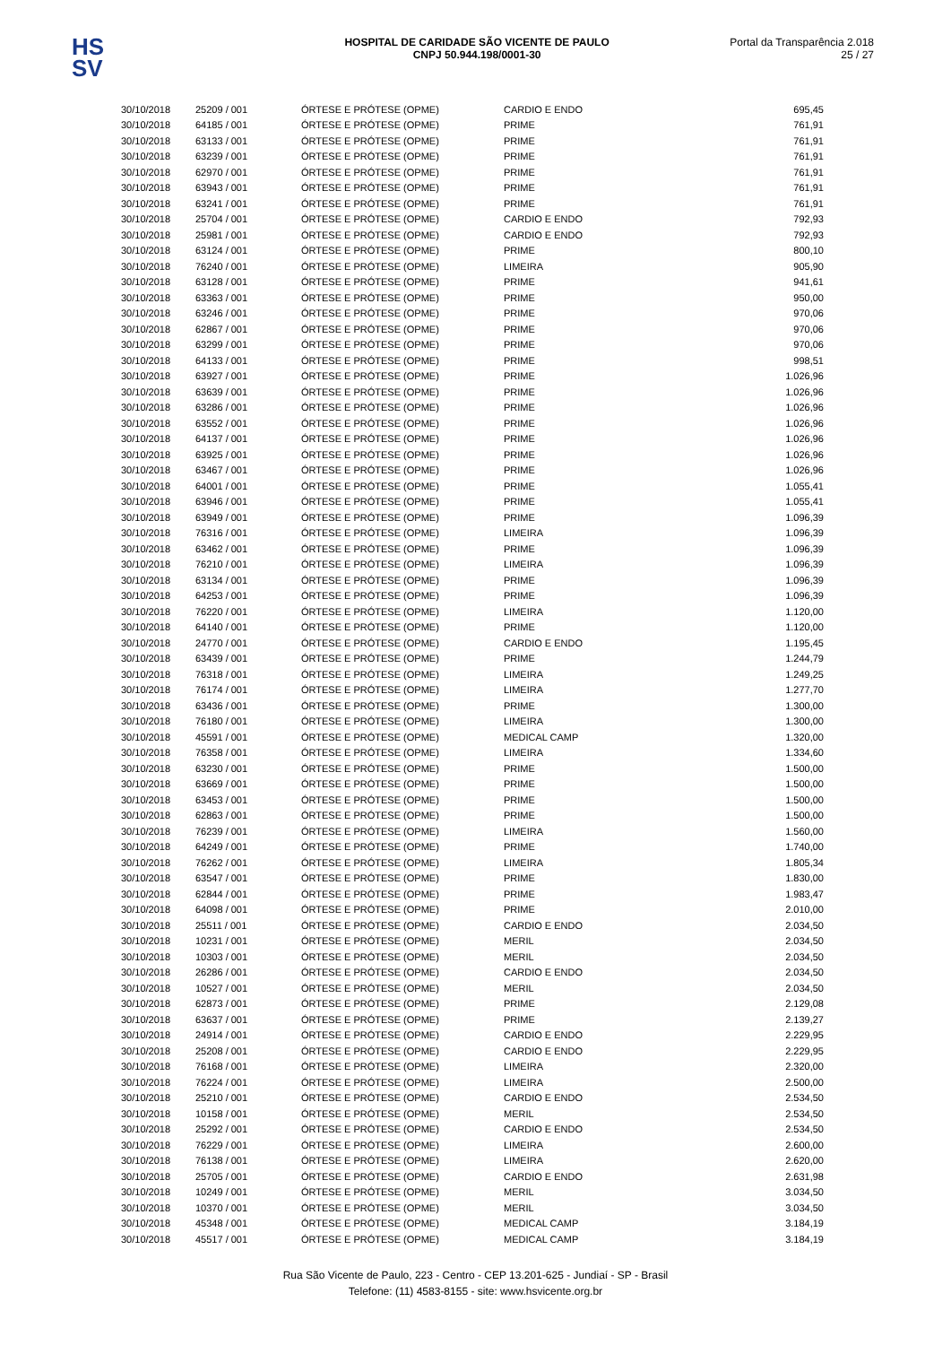HS
SV
HOSPITAL DE CARIDADE SÃO VICENTE DE PAULO
CNPJ 50.944.198/0001-30
Portal da Transparência 2.018
25 / 27
| 30/10/2018 | 25209 / 001 | ÓRTESE E PRÓTESE (OPME) | CARDIO E ENDO | 695,45 |
| 30/10/2018 | 64185 / 001 | ÓRTESE E PRÓTESE (OPME) | PRIME | 761,91 |
| 30/10/2018 | 63133 / 001 | ÓRTESE E PRÓTESE (OPME) | PRIME | 761,91 |
| 30/10/2018 | 63239 / 001 | ÓRTESE E PRÓTESE (OPME) | PRIME | 761,91 |
| 30/10/2018 | 62970 / 001 | ÓRTESE E PRÓTESE (OPME) | PRIME | 761,91 |
| 30/10/2018 | 63943 / 001 | ÓRTESE E PRÓTESE (OPME) | PRIME | 761,91 |
| 30/10/2018 | 63241 / 001 | ÓRTESE E PRÓTESE (OPME) | PRIME | 761,91 |
| 30/10/2018 | 25704 / 001 | ÓRTESE E PRÓTESE (OPME) | CARDIO E ENDO | 792,93 |
| 30/10/2018 | 25981 / 001 | ÓRTESE E PRÓTESE (OPME) | CARDIO E ENDO | 792,93 |
| 30/10/2018 | 63124 / 001 | ÓRTESE E PRÓTESE (OPME) | PRIME | 800,10 |
| 30/10/2018 | 76240 / 001 | ÓRTESE E PRÓTESE (OPME) | LIMEIRA | 905,90 |
| 30/10/2018 | 63128 / 001 | ÓRTESE E PRÓTESE (OPME) | PRIME | 941,61 |
| 30/10/2018 | 63363 / 001 | ÓRTESE E PRÓTESE (OPME) | PRIME | 950,00 |
| 30/10/2018 | 63246 / 001 | ÓRTESE E PRÓTESE (OPME) | PRIME | 970,06 |
| 30/10/2018 | 62867 / 001 | ÓRTESE E PRÓTESE (OPME) | PRIME | 970,06 |
| 30/10/2018 | 63299 / 001 | ÓRTESE E PRÓTESE (OPME) | PRIME | 970,06 |
| 30/10/2018 | 64133 / 001 | ÓRTESE E PRÓTESE (OPME) | PRIME | 998,51 |
| 30/10/2018 | 63927 / 001 | ÓRTESE E PRÓTESE (OPME) | PRIME | 1.026,96 |
| 30/10/2018 | 63639 / 001 | ÓRTESE E PRÓTESE (OPME) | PRIME | 1.026,96 |
| 30/10/2018 | 63286 / 001 | ÓRTESE E PRÓTESE (OPME) | PRIME | 1.026,96 |
| 30/10/2018 | 63552 / 001 | ÓRTESE E PRÓTESE (OPME) | PRIME | 1.026,96 |
| 30/10/2018 | 64137 / 001 | ÓRTESE E PRÓTESE (OPME) | PRIME | 1.026,96 |
| 30/10/2018 | 63925 / 001 | ÓRTESE E PRÓTESE (OPME) | PRIME | 1.026,96 |
| 30/10/2018 | 63467 / 001 | ÓRTESE E PRÓTESE (OPME) | PRIME | 1.026,96 |
| 30/10/2018 | 64001 / 001 | ÓRTESE E PRÓTESE (OPME) | PRIME | 1.055,41 |
| 30/10/2018 | 63946 / 001 | ÓRTESE E PRÓTESE (OPME) | PRIME | 1.055,41 |
| 30/10/2018 | 63949 / 001 | ÓRTESE E PRÓTESE (OPME) | PRIME | 1.096,39 |
| 30/10/2018 | 76316 / 001 | ÓRTESE E PRÓTESE (OPME) | LIMEIRA | 1.096,39 |
| 30/10/2018 | 63462 / 001 | ÓRTESE E PRÓTESE (OPME) | PRIME | 1.096,39 |
| 30/10/2018 | 76210 / 001 | ÓRTESE E PRÓTESE (OPME) | LIMEIRA | 1.096,39 |
| 30/10/2018 | 63134 / 001 | ÓRTESE E PRÓTESE (OPME) | PRIME | 1.096,39 |
| 30/10/2018 | 64253 / 001 | ÓRTESE E PRÓTESE (OPME) | PRIME | 1.096,39 |
| 30/10/2018 | 76220 / 001 | ÓRTESE E PRÓTESE (OPME) | LIMEIRA | 1.120,00 |
| 30/10/2018 | 64140 / 001 | ÓRTESE E PRÓTESE (OPME) | PRIME | 1.120,00 |
| 30/10/2018 | 24770 / 001 | ÓRTESE E PRÓTESE (OPME) | CARDIO E ENDO | 1.195,45 |
| 30/10/2018 | 63439 / 001 | ÓRTESE E PRÓTESE (OPME) | PRIME | 1.244,79 |
| 30/10/2018 | 76318 / 001 | ÓRTESE E PRÓTESE (OPME) | LIMEIRA | 1.249,25 |
| 30/10/2018 | 76174 / 001 | ÓRTESE E PRÓTESE (OPME) | LIMEIRA | 1.277,70 |
| 30/10/2018 | 63436 / 001 | ÓRTESE E PRÓTESE (OPME) | PRIME | 1.300,00 |
| 30/10/2018 | 76180 / 001 | ÓRTESE E PRÓTESE (OPME) | LIMEIRA | 1.300,00 |
| 30/10/2018 | 45591 / 001 | ÓRTESE E PRÓTESE (OPME) | MEDICAL CAMP | 1.320,00 |
| 30/10/2018 | 76358 / 001 | ÓRTESE E PRÓTESE (OPME) | LIMEIRA | 1.334,60 |
| 30/10/2018 | 63230 / 001 | ÓRTESE E PRÓTESE (OPME) | PRIME | 1.500,00 |
| 30/10/2018 | 63669 / 001 | ÓRTESE E PRÓTESE (OPME) | PRIME | 1.500,00 |
| 30/10/2018 | 63453 / 001 | ÓRTESE E PRÓTESE (OPME) | PRIME | 1.500,00 |
| 30/10/2018 | 62863 / 001 | ÓRTESE E PRÓTESE (OPME) | PRIME | 1.500,00 |
| 30/10/2018 | 76239 / 001 | ÓRTESE E PRÓTESE (OPME) | LIMEIRA | 1.560,00 |
| 30/10/2018 | 64249 / 001 | ÓRTESE E PRÓTESE (OPME) | PRIME | 1.740,00 |
| 30/10/2018 | 76262 / 001 | ÓRTESE E PRÓTESE (OPME) | LIMEIRA | 1.805,34 |
| 30/10/2018 | 63547 / 001 | ÓRTESE E PRÓTESE (OPME) | PRIME | 1.830,00 |
| 30/10/2018 | 62844 / 001 | ÓRTESE E PRÓTESE (OPME) | PRIME | 1.983,47 |
| 30/10/2018 | 64098 / 001 | ÓRTESE E PRÓTESE (OPME) | PRIME | 2.010,00 |
| 30/10/2018 | 25511 / 001 | ÓRTESE E PRÓTESE (OPME) | CARDIO E ENDO | 2.034,50 |
| 30/10/2018 | 10231 / 001 | ÓRTESE E PRÓTESE (OPME) | MERIL | 2.034,50 |
| 30/10/2018 | 10303 / 001 | ÓRTESE E PRÓTESE (OPME) | MERIL | 2.034,50 |
| 30/10/2018 | 26286 / 001 | ÓRTESE E PRÓTESE (OPME) | CARDIO E ENDO | 2.034,50 |
| 30/10/2018 | 10527 / 001 | ÓRTESE E PRÓTESE (OPME) | MERIL | 2.034,50 |
| 30/10/2018 | 62873 / 001 | ÓRTESE E PRÓTESE (OPME) | PRIME | 2.129,08 |
| 30/10/2018 | 63637 / 001 | ÓRTESE E PRÓTESE (OPME) | PRIME | 2.139,27 |
| 30/10/2018 | 24914 / 001 | ÓRTESE E PRÓTESE (OPME) | CARDIO E ENDO | 2.229,95 |
| 30/10/2018 | 25208 / 001 | ÓRTESE E PRÓTESE (OPME) | CARDIO E ENDO | 2.229,95 |
| 30/10/2018 | 76168 / 001 | ÓRTESE E PRÓTESE (OPME) | LIMEIRA | 2.320,00 |
| 30/10/2018 | 76224 / 001 | ÓRTESE E PRÓTESE (OPME) | LIMEIRA | 2.500,00 |
| 30/10/2018 | 25210 / 001 | ÓRTESE E PRÓTESE (OPME) | CARDIO E ENDO | 2.534,50 |
| 30/10/2018 | 10158 / 001 | ÓRTESE E PRÓTESE (OPME) | MERIL | 2.534,50 |
| 30/10/2018 | 25292 / 001 | ÓRTESE E PRÓTESE (OPME) | CARDIO E ENDO | 2.534,50 |
| 30/10/2018 | 76229 / 001 | ÓRTESE E PRÓTESE (OPME) | LIMEIRA | 2.600,00 |
| 30/10/2018 | 76138 / 001 | ÓRTESE E PRÓTESE (OPME) | LIMEIRA | 2.620,00 |
| 30/10/2018 | 25705 / 001 | ÓRTESE E PRÓTESE (OPME) | CARDIO E ENDO | 2.631,98 |
| 30/10/2018 | 10249 / 001 | ÓRTESE E PRÓTESE (OPME) | MERIL | 3.034,50 |
| 30/10/2018 | 10370 / 001 | ÓRTESE E PRÓTESE (OPME) | MERIL | 3.034,50 |
| 30/10/2018 | 45348 / 001 | ÓRTESE E PRÓTESE (OPME) | MEDICAL CAMP | 3.184,19 |
| 30/10/2018 | 45517 / 001 | ÓRTESE E PRÓTESE (OPME) | MEDICAL CAMP | 3.184,19 |
Rua São Vicente de Paulo, 223 - Centro - CEP 13.201-625 - Jundiaí - SP - Brasil
Telefone: (11) 4583-8155 - site: www.hsvicente.org.br